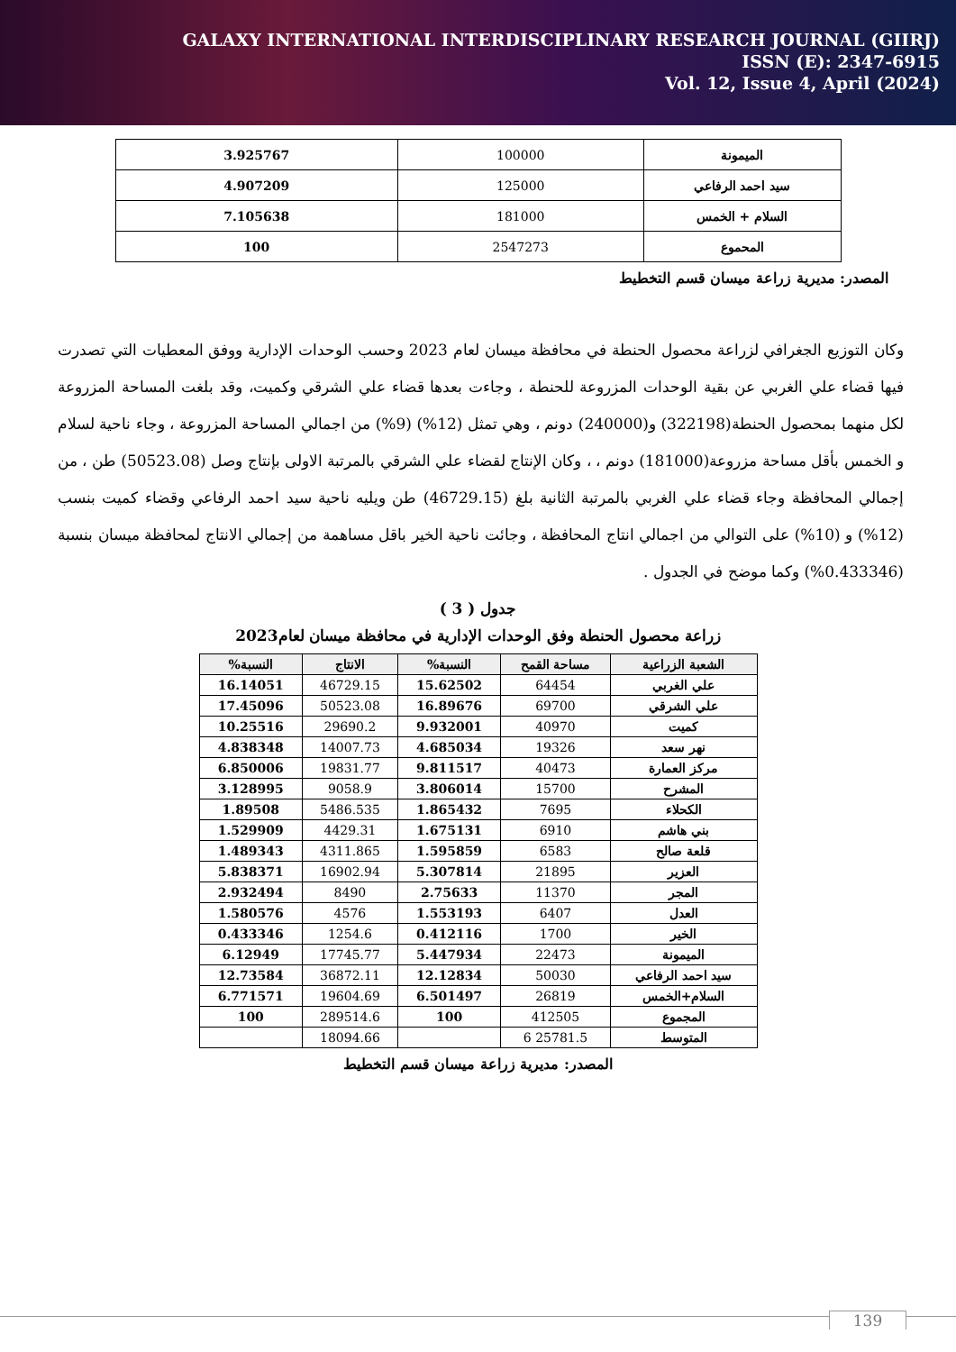GALAXY INTERNATIONAL INTERDISCIPLINARY RESEARCH JOURNAL (GIIRJ)
ISSN (E): 2347-6915
Vol. 12, Issue 4, April (2024)
| الميمونة | 100000 | 3.925767 |
| سيد احمد الرفاعي | 125000 | 4.907209 |
| السلام + الخمس | 181000 | 7.105638 |
| المحموع | 2547273 | 100 |
المصدر: مديرية زراعة ميسان قسم التخطيط
وكان التوزيع الجغرافي لزراعة محصول الحنطة في محافظة ميسان لعام 2023 وحسب الوحدات الإدارية ووفق المعطيات التي تصدرت فيها قضاء علي الغربي عن بقية الوحدات المزروعة للحنطة ، وجاءت بعدها قضاء علي الشرقي وكميت، وقد بلغت المساحة المزروعة لكل منهما بمحصول الحنطة(322198) و(240000) دونم ، وهي تمثل (12%) (9%) من اجمالي المساحة المزروعة ، وجاء ناحية لسلام و الخمس بأقل مساحة مزروعة(181000) دونم ، ، وكان الإنتاج لقضاء علي الشرقي بالمرتبة الاولى بإنتاج وصل (50523.08) طن ، من إجمالي المحافظة وجاء قضاء علي الغربي بالمرتبة الثانية بلغ (46729.15) طن ويليه ناحية سيد احمد الرفاعي وقضاء كميت بنسب (12%) و (10%) على التوالي من اجمالي انتاج المحافظة ، وجائت ناحية الخير باقل مساهمة من إجمالي الانتاج لمحافظة ميسان بنسبة (0.433346%) وكما موضح في الجدول .
جدول ( 3 )
زراعة محصول الحنطة وفق الوحدات الإدارية في محافظة ميسان لعام2023
| الشعبة الزراعية | مساحة القمح | النسبة% | الانتاج | النسبة% |
| --- | --- | --- | --- | --- |
| علي الغربي | 64454 | 15.62502 | 46729.15 | 16.14051 |
| علي الشرقي | 69700 | 16.89676 | 50523.08 | 17.45096 |
| كميت | 40970 | 9.932001 | 29690.2 | 10.25516 |
| نهر سعد | 19326 | 4.685034 | 14007.73 | 4.838348 |
| مركز العمارة | 40473 | 9.811517 | 19831.77 | 6.850006 |
| المشرح | 15700 | 3.806014 | 9058.9 | 3.128995 |
| الكحلاء | 7695 | 1.865432 | 5486.535 | 1.89508 |
| بني هاشم | 6910 | 1.675131 | 4429.31 | 1.529909 |
| قلعة صالح | 6583 | 1.595859 | 4311.865 | 1.489343 |
| العزير | 21895 | 5.307814 | 16902.94 | 5.838371 |
| المجر | 11370 | 2.75633 | 8490 | 2.932494 |
| العدل | 6407 | 1.553193 | 4576 | 1.580576 |
| الخير | 1700 | 0.412116 | 1254.6 | 0.433346 |
| الميمونة | 22473 | 5.447934 | 17745.77 | 6.12949 |
| سيد احمد الرفاعي | 50030 | 12.12834 | 36872.11 | 12.73584 |
| السلام+الخمس | 26819 | 6.501497 | 19604.69 | 6.771571 |
| المجموع | 412505 | 100 | 289514.6 | 100 |
| المتوسط | 25781.5 6 | | 18094.66 | |
المصدر: مديرية زراعة ميسان قسم التخطيط
139